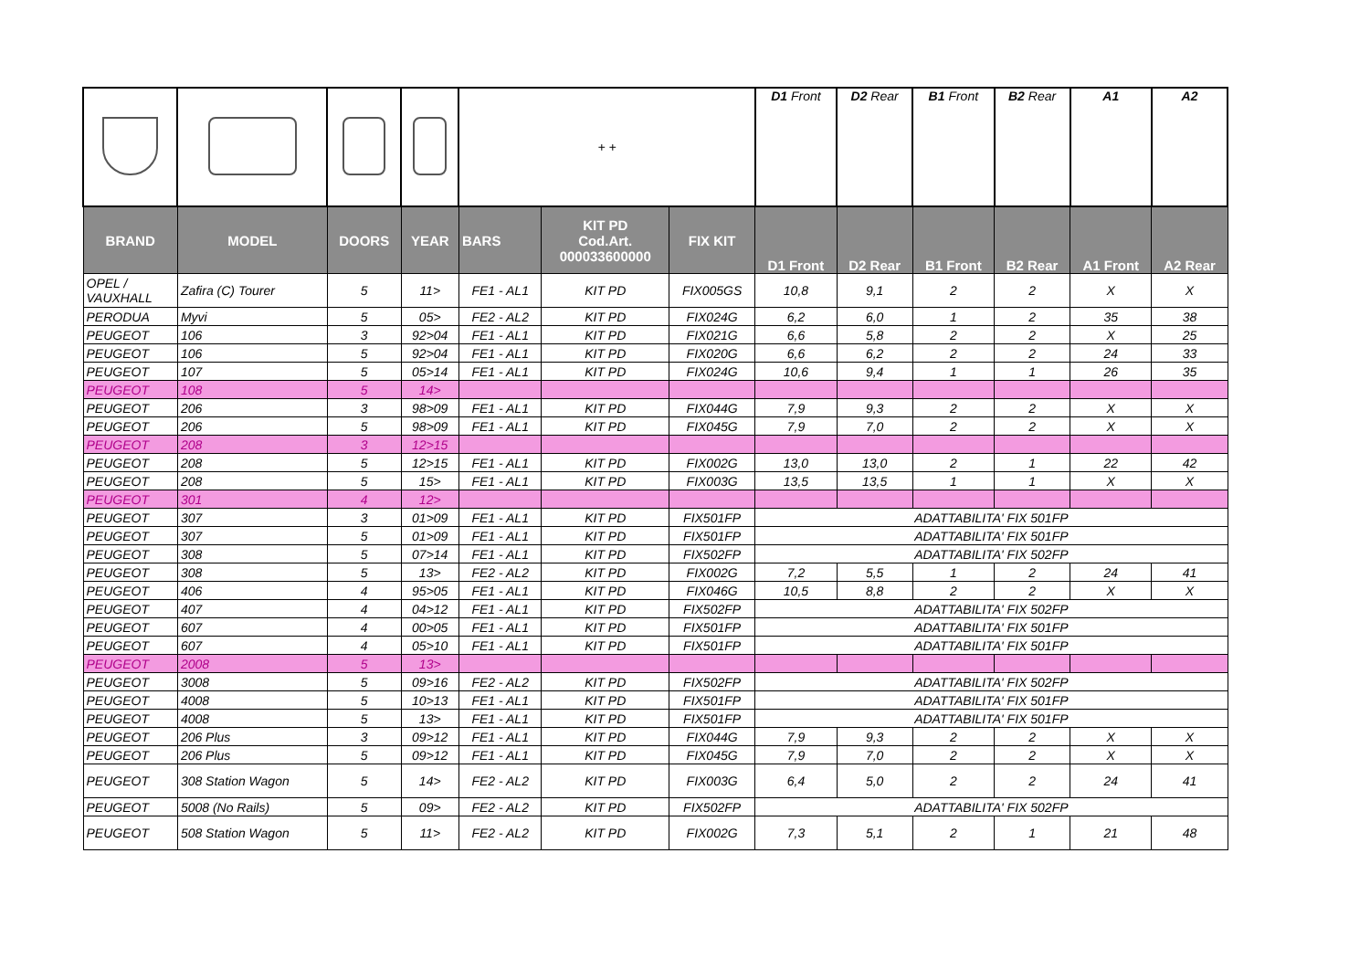| | | | | + + | | | D1 Front | D2 Rear | B1 Front | B2 Rear | A1 | A2 |
| BRAND | MODEL | DOORS | YEAR | BARS | KIT PD Cod.Art. 000033600000 | FIX KIT | D1 Front | D2 Rear | B1 Front | B2 Rear | A1 Front | A2 Rear |
| OPEL / VAUXHALL | Zafira (C) Tourer | 5 | 11> | FE1 - AL1 | KIT PD | FIX005GS | 10,8 | 9,1 | 2 | 2 | X | X |
| PERODUA | Myvi | 5 | 05> | FE2 - AL2 | KIT PD | FIX024G | 6,2 | 6,0 | 1 | 2 | 35 | 38 |
| PEUGEOT | 106 | 3 | 92>04 | FE1 - AL1 | KIT PD | FIX021G | 6,6 | 5,8 | 2 | 2 | X | 25 |
| PEUGEOT | 106 | 5 | 92>04 | FE1 - AL1 | KIT PD | FIX020G | 6,6 | 6,2 | 2 | 2 | 24 | 33 |
| PEUGEOT | 107 | 5 | 05>14 | FE1 - AL1 | KIT PD | FIX024G | 10,6 | 9,4 | 1 | 1 | 26 | 35 |
| PEUGEOT | 108 | 5 | 14> | | | | | | | | | |
| PEUGEOT | 206 | 3 | 98>09 | FE1 - AL1 | KIT PD | FIX044G | 7,9 | 9,3 | 2 | 2 | X | X |
| PEUGEOT | 206 | 5 | 98>09 | FE1 - AL1 | KIT PD | FIX045G | 7,9 | 7,0 | 2 | 2 | X | X |
| PEUGEOT | 208 | 3 | 12>15 | | | | | | | | | |
| PEUGEOT | 208 | 5 | 12>15 | FE1 - AL1 | KIT PD | FIX002G | 13,0 | 13,0 | 2 | 1 | 22 | 42 |
| PEUGEOT | 208 | 5 | 15> | FE1 - AL1 | KIT PD | FIX003G | 13,5 | 13,5 | 1 | 1 | X | X |
| PEUGEOT | 301 | 4 | 12> | | | | | | | | | |
| PEUGEOT | 307 | 3 | 01>09 | FE1 - AL1 | KIT PD | FIX501FP | ADATTABILITA' FIX 501FP | | | | | |
| PEUGEOT | 307 | 5 | 01>09 | FE1 - AL1 | KIT PD | FIX501FP | ADATTABILITA' FIX 501FP | | | | | |
| PEUGEOT | 308 | 5 | 07>14 | FE1 - AL1 | KIT PD | FIX502FP | ADATTABILITA' FIX 502FP | | | | | |
| PEUGEOT | 308 | 5 | 13> | FE2 - AL2 | KIT PD | FIX002G | 7,2 | 5,5 | 1 | 2 | 24 | 41 |
| PEUGEOT | 406 | 4 | 95>05 | FE1 - AL1 | KIT PD | FIX046G | 10,5 | 8,8 | 2 | 2 | X | X |
| PEUGEOT | 407 | 4 | 04>12 | FE1 - AL1 | KIT PD | FIX502FP | ADATTABILITA' FIX 502FP | | | | | |
| PEUGEOT | 607 | 4 | 00>05 | FE1 - AL1 | KIT PD | FIX501FP | ADATTABILITA' FIX 501FP | | | | | |
| PEUGEOT | 607 | 4 | 05>10 | FE1 - AL1 | KIT PD | FIX501FP | ADATTABILITA' FIX 501FP | | | | | |
| PEUGEOT | 2008 | 5 | 13> | | | | | | | | | |
| PEUGEOT | 3008 | 5 | 09>16 | FE2 - AL2 | KIT PD | FIX502FP | ADATTABILITA' FIX 502FP | | | | | |
| PEUGEOT | 4008 | 5 | 10>13 | FE1 - AL1 | KIT PD | FIX501FP | ADATTABILITA' FIX 501FP | | | | | |
| PEUGEOT | 4008 | 5 | 13> | FE1 - AL1 | KIT PD | FIX501FP | ADATTABILITA' FIX 501FP | | | | | |
| PEUGEOT | 206 Plus | 3 | 09>12 | FE1 - AL1 | KIT PD | FIX044G | 7,9 | 9,3 | 2 | 2 | X | X |
| PEUGEOT | 206 Plus | 5 | 09>12 | FE1 - AL1 | KIT PD | FIX045G | 7,9 | 7,0 | 2 | 2 | X | X |
| PEUGEOT | 308 Station Wagon | 5 | 14> | FE2 - AL2 | KIT PD | FIX003G | 6,4 | 5,0 | 2 | 2 | 24 | 41 |
| PEUGEOT | 5008 (No Rails) | 5 | 09> | FE2 - AL2 | KIT PD | FIX502FP | ADATTABILITA' FIX 502FP | | | | | |
| PEUGEOT | 508 Station Wagon | 5 | 11> | FE2 - AL2 | KIT PD | FIX002G | 7,3 | 5,1 | 2 | 1 | 21 | 48 |